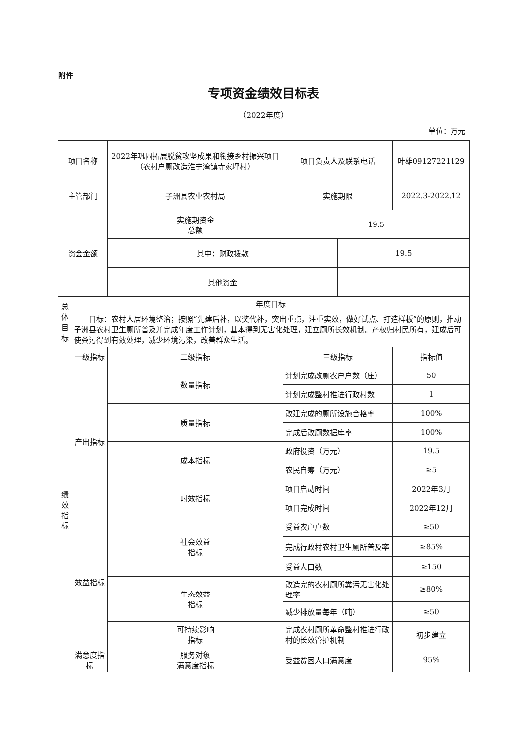附件
专项资金绩效目标表
（2022年度）
单位：万元
| 项目名称 | | 2022年巩固拓展脱贫攻坚成果和衔接乡村振兴项目（农村户厕改造淮宁湾镇寺家坪村） | | 项目负责人及联系电话 | | 叶雄09127221129 |
| 主管部门 | | 子洲县农业农村局 | | 实施期限 | | 2022.3-2022.12 |
| 资金金额 | | 实施期资金 总额 | | 19.5 | | |
| | | 其中：财政拨款 | | | 19.5 | |
| | | 其他资金 | | | | |
| 总 体 目 标 | 年度目标 | | | | | |
| | 目标：农村人居环境整治；按照“先建后补，以奖代补，突出重点，注重实效，做好试点、打造样板”的原则，推动子洲县农村卫生厕所普及并完成年度工作计划，基本得到无害化处理，建立厕所长效机制。产权归村民所有，建成后可使粪污得到有效处理，减少环境污染，改善群众生活。 | | | | | |
| 绩 效 指 标 | 一级指标 | 二级指标 | 三级指标 | | | 指标值 |
| | 产出指标 | 数量指标 | 计划完成改厕农户户数（座） | | | 50 |
| | | | 计划完成整村推进行政村数 | | | 1 |
| | | 质量指标 | 改建完成的厕所设施合格率 | | | 100% |
| | | | 完成后改厕数据库率 | | | 100% |
| | | 成本指标 | 政府投资（万元） | | | 19.5 |
| | | | 农民自筹（万元） | | | ≥5 |
| | | 时效指标 | 项目启动时间 | | | 2022年3月 |
| | | | 项目完成时间 | | | 2022年12月 |
| | 效益指标 | 社会效益 指标 | 受益农户户数 | | | ≥50 |
| | | | 完成行政村农村卫生厕所普及率 | | | ≥85% |
| | | | 受益人口数 | | | ≥150 |
| | | 生态效益 指标 | 改造完的农村厕所粪污无害化处理率 | | | ≥80% |
| | | | 减少排放量每年（吨） | | | ≥50 |
| | | 可持续影响 指标 | 完成农村厕所革命整村推进行政村的长效管护机制 | | | 初步建立 |
| | 满意度指 标 | 服务对象 满意度指标 | 受益贫困人口满意度 | | | 95% |